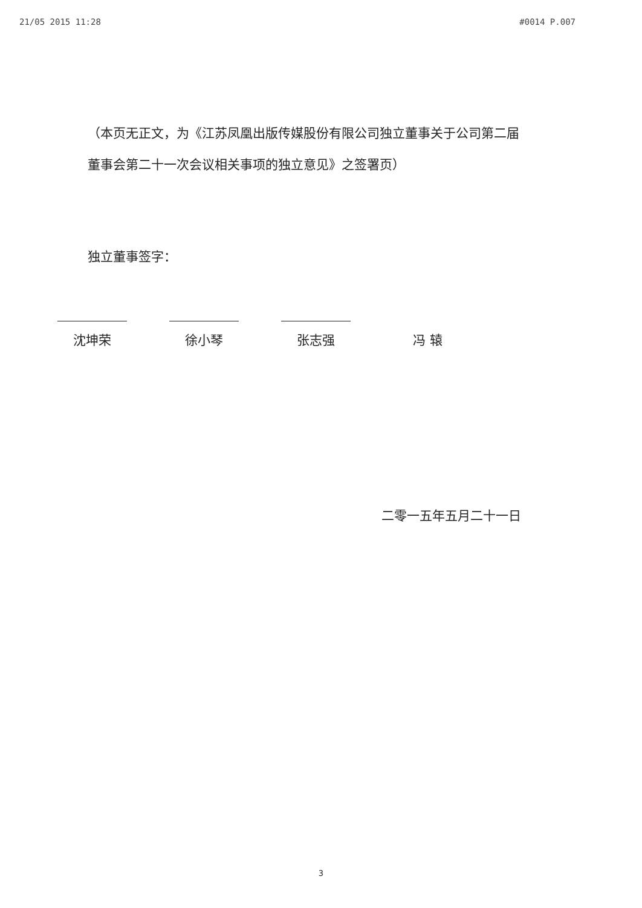21/05 2015 11:28 #0014 P.007
（本页无正文，为《江苏凤凰出版传媒股份有限公司独立董事关于公司第二届董事会第二十一次会议相关事项的独立意见》之签署页）
独立董事签字：
沈坤荣 徐小琴 张志强 冯 辕
二零一五年五月二十一日
3